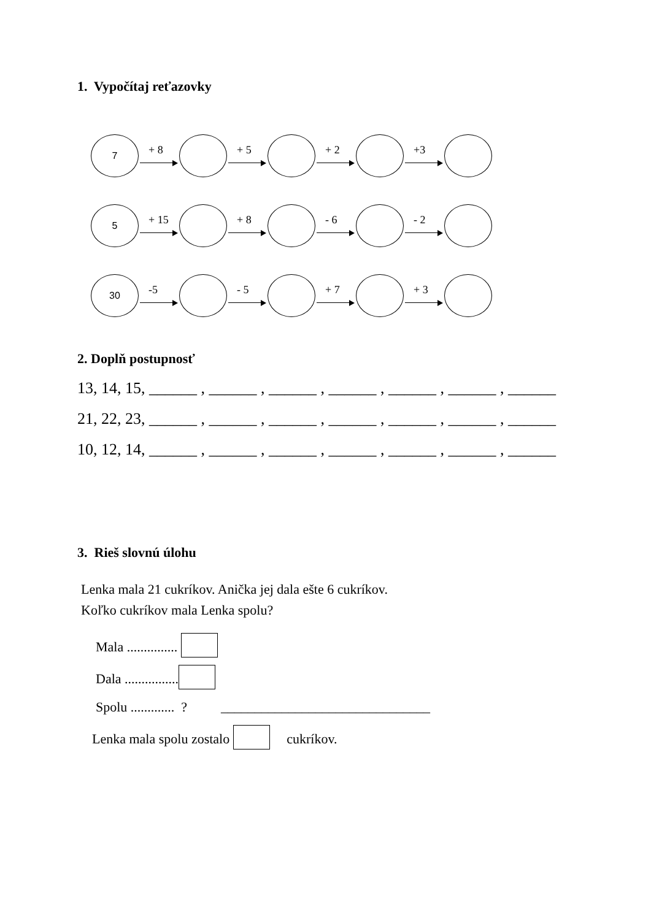1. Vypočítaj reťazovky
7
+ 8
+ 5
+ 2
+3
5
+ 15
+ 8
- 6
- 2
30
-5
- 5
+ 7
+ 3
2. Doplň postupnosť
13, 14, 15, ______ , ______ , ______ , ______ , ______ , ______ , ______
21, 22, 23, ______ , ______ , ______ , ______ , ______ , ______ , ______
10, 12, 14, ______ , ______ , ______ , ______ , ______ , ______ , ______
3. Rieš slovnú úlohu
Lenka mala 21 cukríkov. Anička jej dala ešte 6 cukríkov.
Koľko cukríkov mala Lenka spolu?
Mala ...............
Dala ................
Spolu ............. ? _______________________________
Lenka mala spolu zostalo cukríkov.